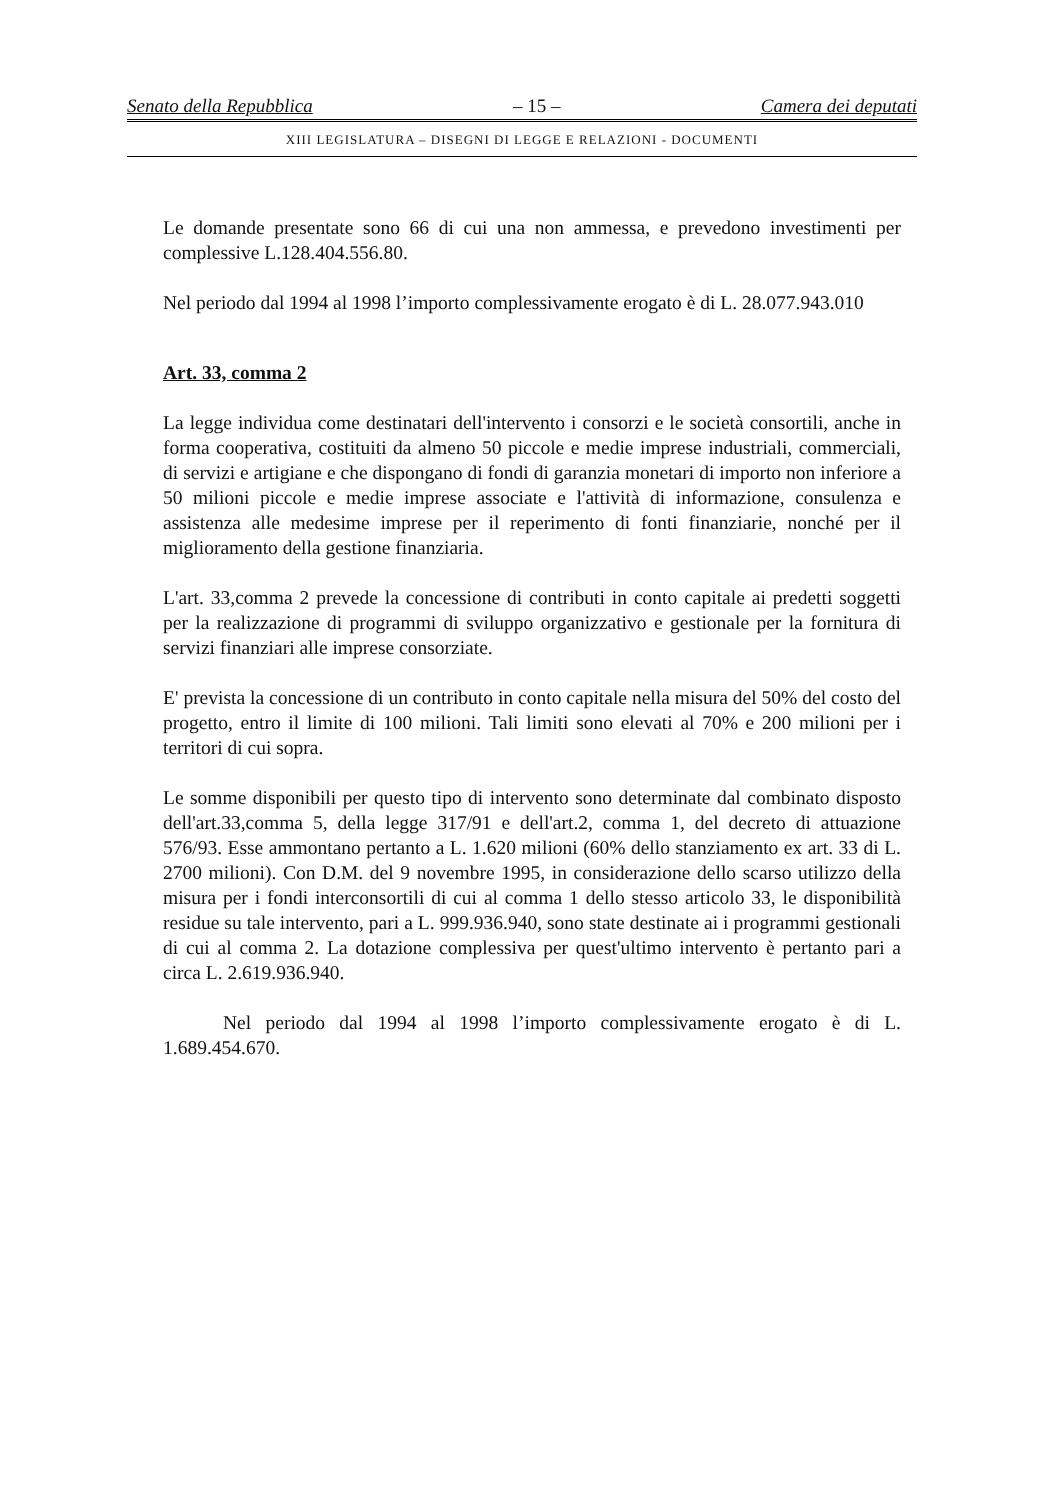Senato della Repubblica – 15 – Camera dei deputati
XIII LEGISLATURA – DISEGNI DI LEGGE E RELAZIONI - DOCUMENTI
Le domande presentate sono 66 di cui una non ammessa, e prevedono investimenti per complessive L.128.404.556.80.
Nel periodo dal 1994 al 1998 l’importo complessivamente erogato è di L. 28.077.943.010
Art. 33, comma 2
La legge individua come destinatari dell'intervento i consorzi e le società consortili, anche in forma cooperativa, costituiti da almeno 50 piccole e medie imprese industriali, commerciali, di servizi e artigiane e che dispongano di fondi di garanzia monetari di importo non inferiore a 50 milioni piccole e medie imprese associate e l'attività di informazione, consulenza e assistenza alle medesime imprese per il reperimento di fonti finanziarie, nonché per il miglioramento della gestione finanziaria.
L'art. 33,comma 2 prevede la concessione di contributi in conto capitale ai predetti soggetti per la realizzazione di programmi di sviluppo organizzativo e gestionale per la fornitura di servizi finanziari alle imprese consorziate.
E' prevista la concessione di un contributo in conto capitale nella misura del 50% del costo del progetto, entro il limite di 100 milioni. Tali limiti sono elevati al 70% e 200 milioni per i territori di cui sopra.
Le somme disponibili per questo tipo di intervento sono determinate dal combinato disposto dell'art.33,comma 5, della legge 317/91 e dell'art.2, comma 1, del decreto di attuazione 576/93. Esse ammontano pertanto a L. 1.620 milioni (60% dello stanziamento ex art. 33 di L. 2700 milioni). Con D.M. del 9 novembre 1995, in considerazione dello scarso utilizzo della misura per i fondi interconsortili di cui al comma 1 dello stesso articolo 33, le disponibilità residue su tale intervento, pari a L. 999.936.940, sono state destinate ai i programmi gestionali di cui al comma 2. La dotazione complessiva per quest'ultimo intervento è pertanto pari a circa L. 2.619.936.940.
Nel periodo dal 1994 al 1998 l’importo complessivamente erogato è di L. 1.689.454.670.